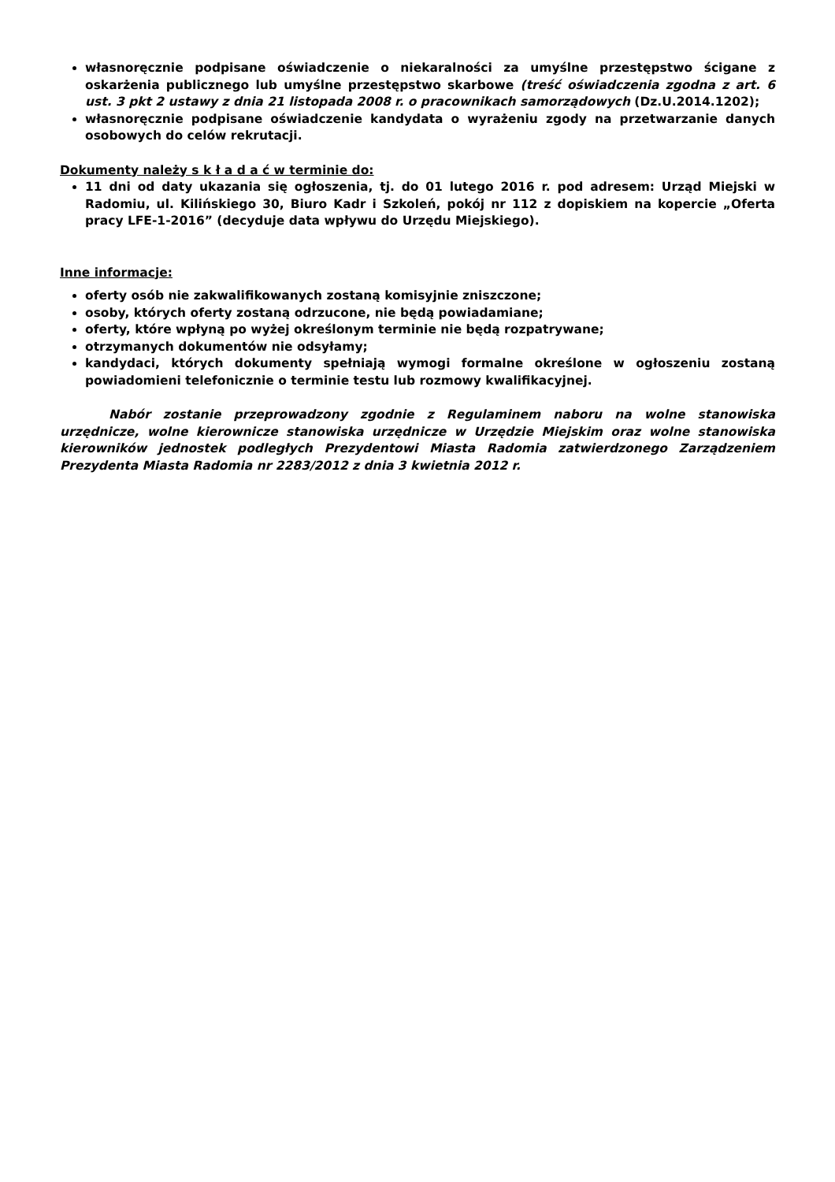własnoręcznie podpisane oświadczenie o niekaralności za umyślne przestępstwo ścigane z oskarżenia publicznego lub umyślne przestępstwo skarbowe (treść oświadczenia zgodna z art. 6 ust. 3 pkt 2 ustawy z dnia 21 listopada 2008 r. o pracownikach samorządowych (Dz.U.2014.1202);
własnoręcznie podpisane oświadczenie kandydata o wyrażeniu zgody na przetwarzanie danych osobowych do celów rekrutacji.
Dokumenty należy s k ł a d a ć w terminie do:
11 dni od daty ukazania się ogłoszenia, tj. do 01 lutego 2016 r. pod adresem: Urząd Miejski w Radomiu, ul. Kilińskiego 30, Biuro Kadr i Szkoleń, pokój nr 112 z dopiskiem na kopercie „Oferta pracy LFE-1-2016” (decyduje data wpływu do Urzędu Miejskiego).
Inne informacje:
oferty osób nie zakwalifikowanych zostaną komisyjnie zniszczone;
osoby, których oferty zostaną odrzucone, nie będą powiadamiane;
oferty, które wpłyną po wyżej określonym terminie nie będą rozpatrywane;
otrzymanych dokumentów nie odsyłamy;
kandydaci, których dokumenty spełniają wymogi formalne określone w ogłoszeniu zostaną powiadomieni telefonicznie o terminie testu lub rozmowy kwalifikacyjnej.
Nabór zostanie przeprowadzony zgodnie z Regulaminem naboru na wolne stanowiska urzędnicze, wolne kierownicze stanowiska urzędnicze w Urzędzie Miejskim oraz wolne stanowiska kierowników jednostek podległych Prezydentowi Miasta Radomia zatwierdzonego Zarządzeniem Prezydenta Miasta Radomia nr 2283/2012 z dnia 3 kwietnia 2012 r.